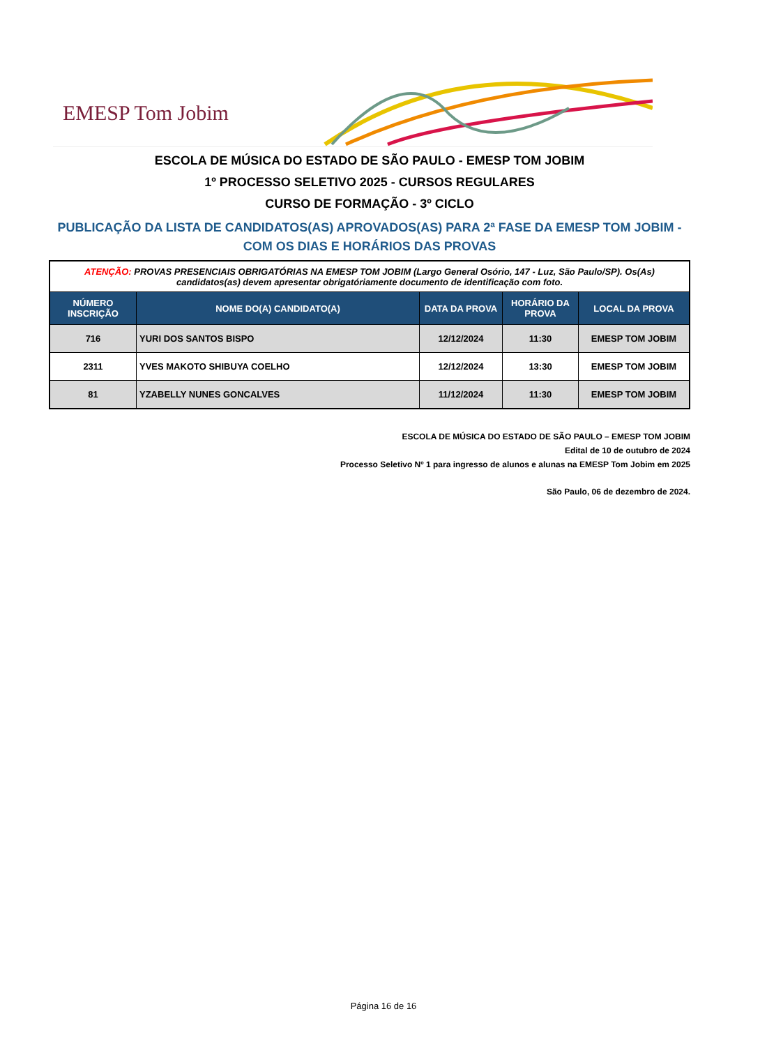EMESP Tom Jobim
ESCOLA DE MÚSICA DO ESTADO DE SÃO PAULO - EMESP TOM JOBIM
1º PROCESSO SELETIVO 2025 - CURSOS REGULARES
CURSO DE FORMAÇÃO - 3º CICLO
PUBLICAÇÃO DA LISTA DE CANDIDATOS(AS) APROVADOS(AS) PARA 2ª FASE DA EMESP TOM JOBIM - COM OS DIAS E HORÁRIOS DAS PROVAS
| ATENÇÃO: PROVAS PRESENCIAIS OBRIGATÓRIAS NA EMESP TOM JOBIM (Largo General Osório, 147 - Luz, São Paulo/SP). Os(As) candidatos(as) devem apresentar obrigatóriamente documento de identificação com foto. | | | | |
| NÚMERO INSCRIÇÃO | NOME DO(A) CANDIDATO(A) | DATA DA PROVA | HORÁRIO DA PROVA | LOCAL DA PROVA |
| 716 | YURI DOS SANTOS BISPO | 12/12/2024 | 11:30 | EMESP TOM JOBIM |
| 2311 | YVES MAKOTO SHIBUYA COELHO | 12/12/2024 | 13:30 | EMESP TOM JOBIM |
| 81 | YZABELLY NUNES GONCALVES | 11/12/2024 | 11:30 | EMESP TOM JOBIM |
ESCOLA DE MÚSICA DO ESTADO DE SÃO PAULO – EMESP TOM JOBIM
Edital de 10 de outubro de 2024
Processo Seletivo Nº 1 para ingresso de alunos e alunas na EMESP Tom Jobim em 2025
São Paulo, 06 de dezembro de 2024.
Página 16 de 16